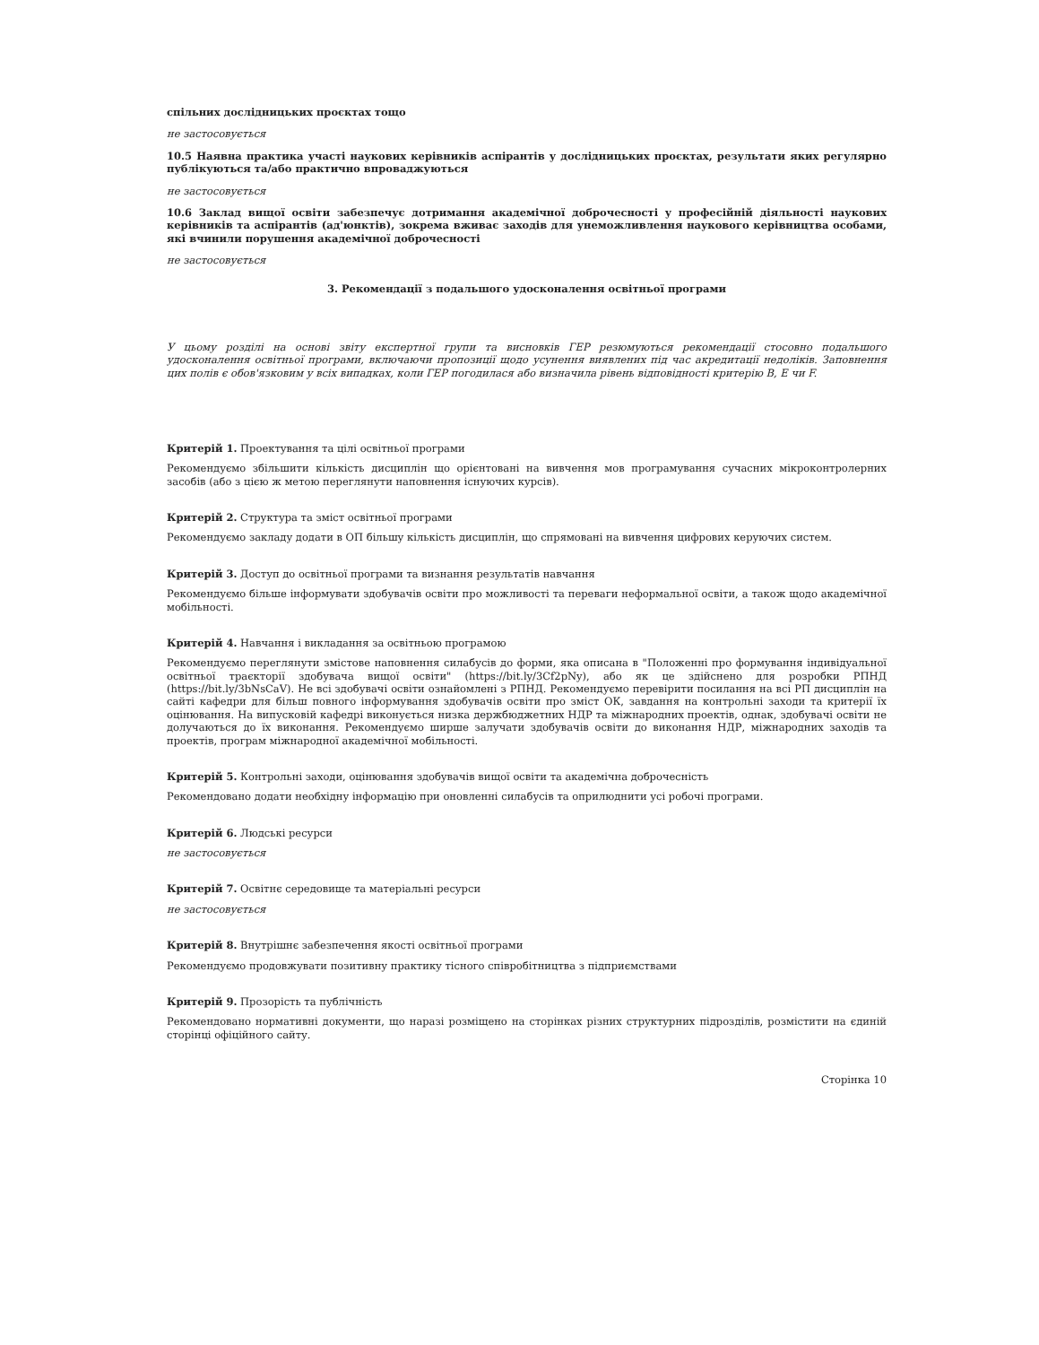спільних дослідницьких проєктах тощо
не застосовується
10.5 Наявна практика участі наукових керівників аспірантів у дослідницьких проєктах, результати яких регулярно публікуються та/або практично впроваджуються
не застосовується
10.6 Заклад вищої освіти забезпечує дотримання академічної доброчесності у професійній діяльності наукових керівників та аспірантів (ад'юнктів), зокрема вживає заходів для унеможливлення наукового керівництва особами, які вчинили порушення академічної доброчесності
не застосовується
3. Рекомендації з подальшого удосконалення освітньої програми
У цьому розділі на основі звіту експертної групи та висновків ГЕР резюмуються рекомендації стосовно подальшого удосконалення освітньої програми, включаючи пропозиції щодо усунення виявлених під час акредитації недоліків. Заповнення цих полів є обов'язковим у всіх випадках, коли ГЕР погодилася або визначила рівень відповідності критерію В, Е чи F.
Критерій 1. Проектування та цілі освітньої програми
Рекомендуємо збільшити кількість дисциплін що орієнтовані на вивчення мов програмування сучасних мікроконтролерних засобів (або з цією ж метою переглянути наповнення існуючих курсів).
Критерій 2. Структура та зміст освітньої програми
Рекомендуємо закладу додати в ОП більшу кількість дисциплін, що спрямовані на вивчення цифрових керуючих систем.
Критерій 3. Доступ до освітньої програми та визнання результатів навчання
Рекомендуємо більше інформувати здобувачів освіти про можливості та переваги неформальної освіти, а також щодо академічної мобільності.
Критерій 4. Навчання і викладання за освітньою програмою
Рекомендуємо переглянути змістове наповнення силабусів до форми, яка описана в "Положенні про формування індивідуальної освітньої траєкторії здобувача вищої освіти" (https://bit.ly/3Cf2pNy), або як це здійснено для розробки РПНД (https://bit.ly/3bNsCaV). Не всі здобувачі освіти ознайомлені з РПНД. Рекомендуємо перевірити посилання на всі РП дисциплін на сайті кафедри для більш повного інформування здобувачів освіти про зміст ОК, завдання на контрольні заходи та критерії їх оцінювання. На випусковій кафедрі виконується низка держбюджетних НДР та міжнародних проектів, однак, здобувачі освіти не долучаються до їх виконання. Рекомендуємо ширше залучати здобувачів освіти до виконання НДР, міжнародних заходів та проектів, програм міжнародної академічної мобільності.
Критерій 5. Контрольні заходи, оцінювання здобувачів вищої освіти та академічна доброчесність
Рекомендовано додати необхідну інформацію при оновленні силабусів та оприлюднити усі робочі програми.
Критерій 6. Людські ресурси
не застосовується
Критерій 7. Освітнє середовище та матеріальні ресурси
не застосовується
Критерій 8. Внутрішнє забезпечення якості освітньої програми
Рекомендуємо продовжувати позитивну практику тісного співробітництва з підприємствами
Критерій 9. Прозорість та публічність
Рекомендовано нормативні документи, що наразі розміщено на сторінках різних структурних підрозділів, розмістити на єдиній сторінці офіційного сайту.
Сторінка 10